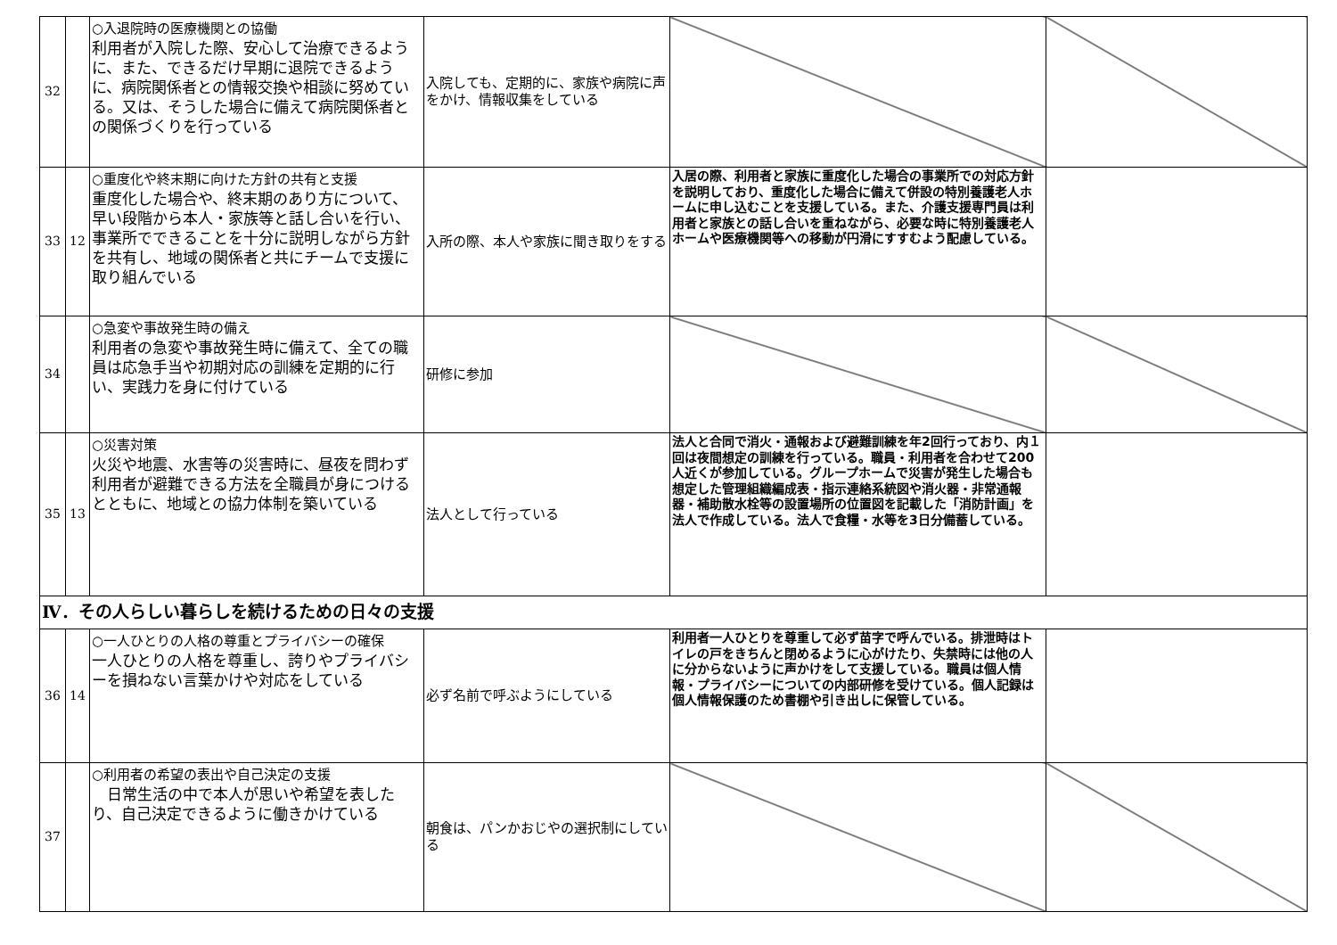| 32 | | ○入退院時の医療機関との協働 利用者が入院した際、安心して治療できるように、また、できるだけ早期に退院できるように、病院関係者との情報交換や相談に努めている。又は、そうした場合に備えて病院関係者との関係づくりを行っている | 入院しても、定期的に、家族や病院に声をかけ、情報収集をしている | | |
| 33 | 12 | ○重度化や終末期に向けた方針の共有と支援 重度化した場合や、終末期のあり方について、早い段階から本人・家族等と話し合いを行い、事業所でできることを十分に説明しながら方針を共有し、地域の関係者と共にチームで支援に取り組んでいる | 入所の際、本人や家族に聞き取りをする | 入居の際、利用者と家族に重度化した場合の事業所での対応方針を説明しており、重度化した場合に備えて併設の特別養護老人ホームに申し込むことを支援している。また、介護支援専門員は利用者と家族との話し合いを重ねながら、必要な時に特別養護老人ホームや医療機関等への移動が円滑にすすむよう配慮している。 | |
| 34 | | ○急変や事故発生時の備え 利用者の急変や事故発生時に備えて、全ての職員は応急手当や初期対応の訓練を定期的に行い、実践力を身に付けている | 研修に参加 | | |
| 35 | 13 | ○災害対策 火災や地震、水害等の災害時に、昼夜を問わず利用者が避難できる方法を全職員が身につけるとともに、地域との協力体制を築いている | 法人として行っている | 法人と合同で消火・通報および避難訓練を年2回行っており、内１回は夜間想定の訓練を行っている。職員・利用者を合わせて200人近くが参加している。グループホームで災害が発生した場合も想定した管理組織編成表・指示連絡系統図や消火器・非常通報器・補助散水栓等の設置場所の位置図を記載した「消防計画」を法人で作成している。法人で食糧・水等を3日分備蓄している。 | |
| Ⅳ．その人らしい暮らしを続けるための日々の支援 | | | | | |
| 36 | 14 | ○一人ひとりの人格の尊重とプライバシーの確保 一人ひとりの人格を尊重し、誇りやプライバシーを損ねない言葉かけや対応をしている | 必ず名前で呼ぶようにしている | 利用者一人ひとりを尊重して必ず苗字で呼んでいる。排泄時はトイレの戸をきちんと閉めるように心がけたり、失禁時には他の人に分からないように声かけをして支援している。職員は個人情報・プライバシーについての内部研修を受けている。個人記録は個人情報保護のため書棚や引き出しに保管している。 | |
| 37 | | ○利用者の希望の表出や自己決定の支援 日常生活の中で本人が思いや希望を表したり、自己決定できるように働きかけている | 朝食は、パンかおじやの選択制にしている | | |